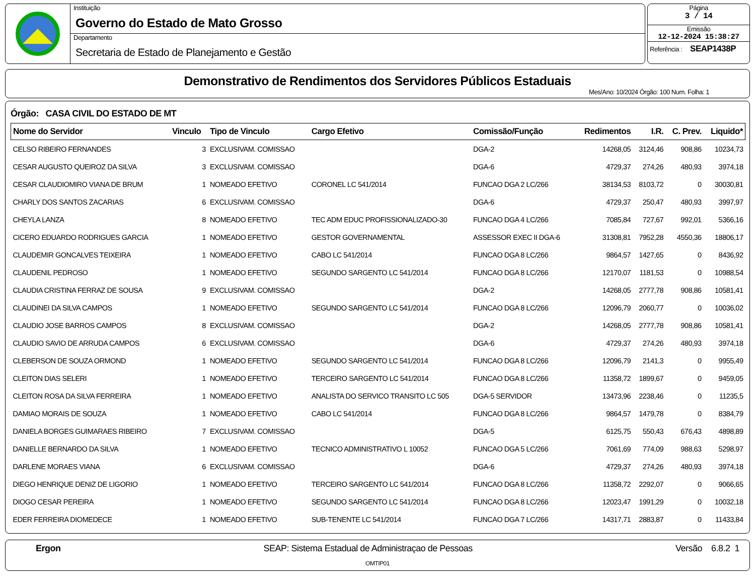Instituição
Governo do Estado de Mato Grosso
Departamento
Secretaria de Estado de Planejamento e Gestão
Página
3 / 14
Emissão
12-12-2024 15:38:27
Referência : SEAP1438P
Demonstrativo de Rendimentos dos Servidores Públicos Estaduais
Mes/Ano: 10/2024 Órgão: 100 Num. Folha: 1
Órgão: CASA CIVIL DO ESTADO DE MT
| Nome do Servidor | Vinculo | Tipo de Vinculo | Cargo Efetivo | Comissão/Função | Redimentos | I.R. | C. Prev. | Liquido* |
| --- | --- | --- | --- | --- | --- | --- | --- | --- |
| CELSO RIBEIRO FERNANDES | 3 | EXCLUSIVAM. COMISSAO | | DGA-2 | 14268,05 | 3124,46 | 908,86 | 10234,73 |
| CESAR AUGUSTO QUEIROZ DA SILVA | 3 | EXCLUSIVAM. COMISSAO | | DGA-6 | 4729,37 | 274,26 | 480,93 | 3974,18 |
| CESAR CLAUDIOMIRO VIANA DE BRUM | 1 | NOMEADO EFETIVO | CORONEL LC 541/2014 | FUNCAO DGA 2 LC/266 | 38134,53 | 8103,72 | 0 | 30030,81 |
| CHARLY DOS SANTOS ZACARIAS | 6 | EXCLUSIVAM. COMISSAO | | DGA-6 | 4729,37 | 250,47 | 480,93 | 3997,97 |
| CHEYLA LANZA | 8 | NOMEADO EFETIVO | TEC ADM EDUC PROFISSIONALIZADO-30 | FUNCAO DGA 4 LC/266 | 7085,84 | 727,67 | 992,01 | 5366,16 |
| CICERO EDUARDO RODRIGUES GARCIA | 1 | NOMEADO EFETIVO | GESTOR GOVERNAMENTAL | ASSESSOR EXEC II DGA-6 | 31308,81 | 7952,28 | 4550,36 | 18806,17 |
| CLAUDEMIR GONCALVES TEIXEIRA | 1 | NOMEADO EFETIVO | CABO LC 541/2014 | FUNCAO DGA 8 LC/266 | 9864,57 | 1427,65 | 0 | 8436,92 |
| CLAUDENIL PEDROSO | 1 | NOMEADO EFETIVO | SEGUNDO SARGENTO LC 541/2014 | FUNCAO DGA 8 LC/266 | 12170,07 | 1181,53 | 0 | 10988,54 |
| CLAUDIA CRISTINA FERRAZ DE SOUSA | 9 | EXCLUSIVAM. COMISSAO | | DGA-2 | 14268,05 | 2777,78 | 908,86 | 10581,41 |
| CLAUDINEI DA SILVA CAMPOS | 1 | NOMEADO EFETIVO | SEGUNDO SARGENTO LC 541/2014 | FUNCAO DGA 8 LC/266 | 12096,79 | 2060,77 | 0 | 10036,02 |
| CLAUDIO JOSE BARROS CAMPOS | 8 | EXCLUSIVAM. COMISSAO | | DGA-2 | 14268,05 | 2777,78 | 908,86 | 10581,41 |
| CLAUDIO SAVIO DE ARRUDA CAMPOS | 6 | EXCLUSIVAM. COMISSAO | | DGA-6 | 4729,37 | 274,26 | 480,93 | 3974,18 |
| CLEBERSON DE SOUZA ORMOND | 1 | NOMEADO EFETIVO | SEGUNDO SARGENTO LC 541/2014 | FUNCAO DGA 8 LC/266 | 12096,79 | 2141,3 | 0 | 9955,49 |
| CLEITON DIAS SELERI | 1 | NOMEADO EFETIVO | TERCEIRO SARGENTO LC 541/2014 | FUNCAO DGA 8 LC/266 | 11358,72 | 1899,67 | 0 | 9459,05 |
| CLEITON ROSA DA SILVA FERREIRA | 1 | NOMEADO EFETIVO | ANALISTA DO SERVICO TRANSITO LC 505 | DGA-5 SERVIDOR | 13473,96 | 2238,46 | 0 | 11235,5 |
| DAMIAO MORAIS DE SOUZA | 1 | NOMEADO EFETIVO | CABO LC 541/2014 | FUNCAO DGA 8 LC/266 | 9864,57 | 1479,78 | 0 | 8384,79 |
| DANIELA BORGES GUIMARAES RIBEIRO | 7 | EXCLUSIVAM. COMISSAO | | DGA-5 | 6125,75 | 550,43 | 676,43 | 4898,89 |
| DANIELLE BERNARDO DA SILVA | 1 | NOMEADO EFETIVO | TECNICO ADMINISTRATIVO L 10052 | FUNCAO DGA 5 LC/266 | 7061,69 | 774,09 | 988,63 | 5298,97 |
| DARLENE MORAES VIANA | 6 | EXCLUSIVAM. COMISSAO | | DGA-6 | 4729,37 | 274,26 | 480,93 | 3974,18 |
| DIEGO HENRIQUE DENIZ DE LIGORIO | 1 | NOMEADO EFETIVO | TERCEIRO SARGENTO LC 541/2014 | FUNCAO DGA 8 LC/266 | 11358,72 | 2292,07 | 0 | 9066,65 |
| DIOGO CESAR PEREIRA | 1 | NOMEADO EFETIVO | SEGUNDO SARGENTO LC 541/2014 | FUNCAO DGA 8 LC/266 | 12023,47 | 1991,29 | 0 | 10032,18 |
| EDER FERREIRA DIOMEDECE | 1 | NOMEADO EFETIVO | SUB-TENENTE LC 541/2014 | FUNCAO DGA 7 LC/266 | 14317,71 | 2883,87 | 0 | 11433,84 |
Ergon SEAP: Sistema Estadual de Administraçao de Pessoas Versão 6.8.2 1
OMTIP01